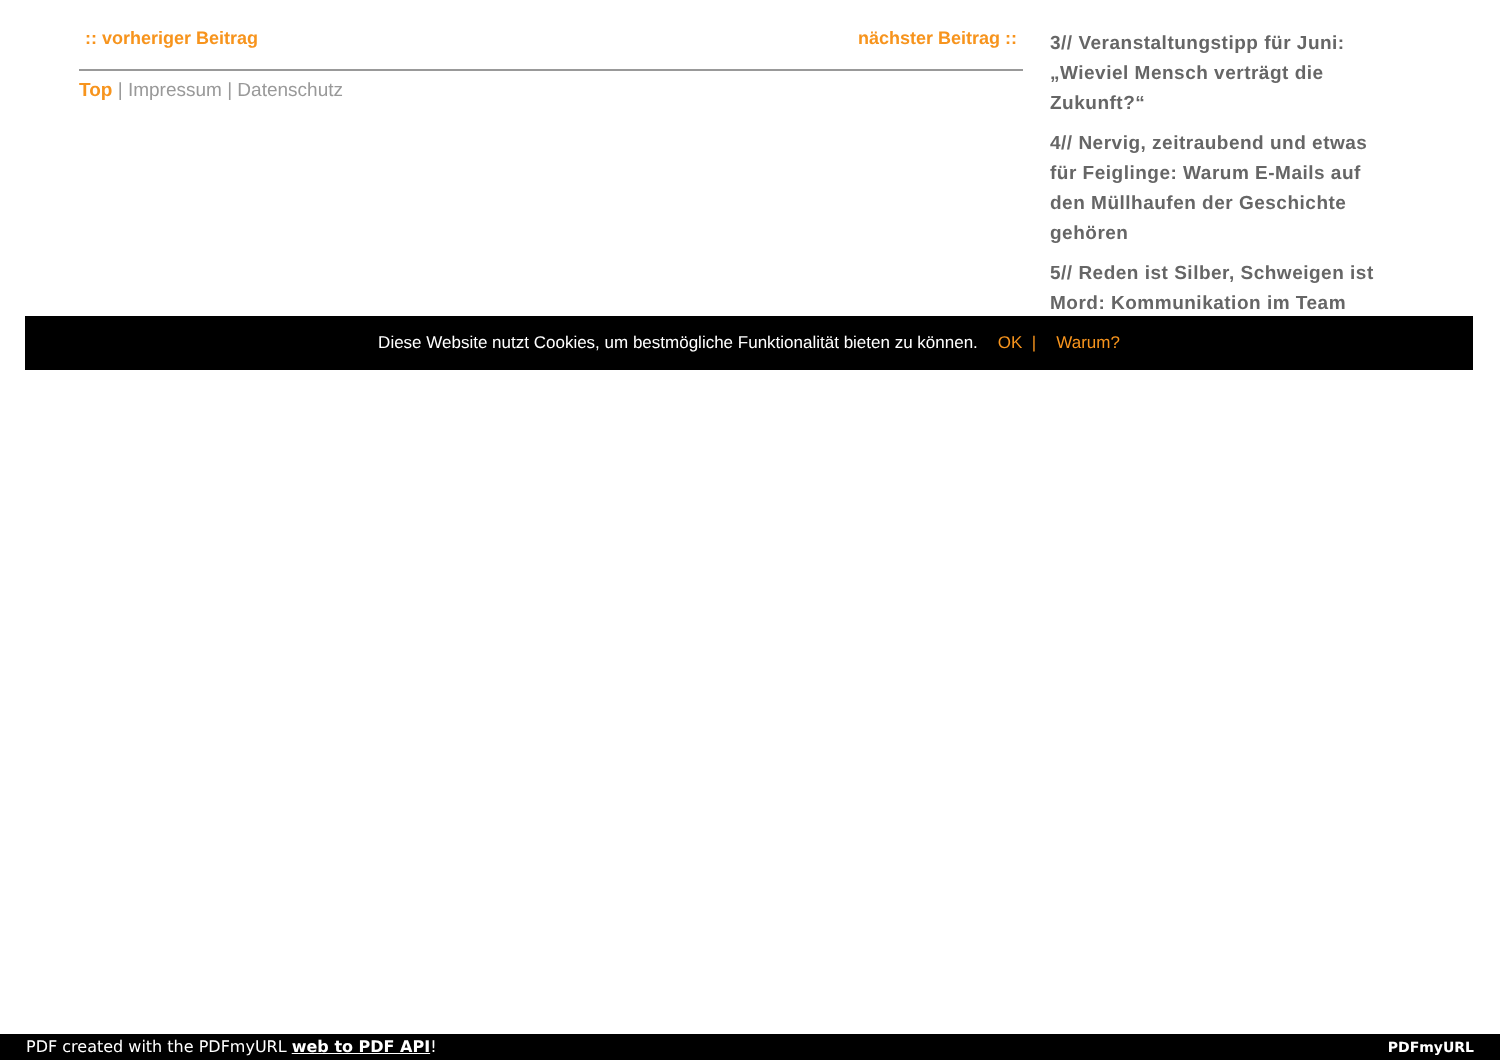:: vorheriger Beitrag nächster Beitrag ::
Top | Impressum | Datenschutz
3// Veranstaltungstipp für Juni: „Wieviel Mensch verträgt die Zukunft?“
4// Nervig, zeitraubend und etwas für Feiglinge: Warum E-Mails auf den Müllhaufen der Geschichte gehören
5// Reden ist Silber, Schweigen ist Mord: Kommunikation im Team
Diese Website nutzt Cookies, um bestmögliche Funktionalität bieten zu können. OK | Warum?
PDF created with the PDFmyURL web to PDF API! PDFmyURL